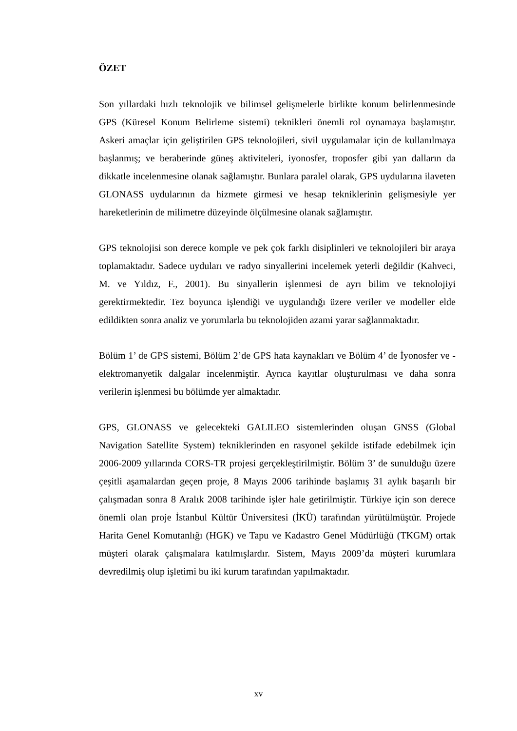ÖZET
Son yıllardaki hızlı teknolojik ve bilimsel gelişmelerle birlikte konum belirlenmesinde GPS (Küresel Konum Belirleme sistemi) teknikleri önemli rol oynamaya başlamıştır. Askeri amaçlar için geliştirilen GPS teknolojileri, sivil uygulamalar için de kullanılmaya başlanmış; ve beraberinde güneş aktiviteleri, iyonosfer, troposfer gibi yan dalların da dikkatle incelenmesine olanak sağlamıştır. Bunlara paralel olarak, GPS uydularına ilaveten GLONASS uydularının da hizmete girmesi ve hesap tekniklerinin gelişmesiyle yer hareketlerinin de milimetre düzeyinde ölçülmesine olanak sağlamıştır.
GPS teknolojisi son derece komple ve pek çok farklı disiplinleri ve teknolojileri bir araya toplamaktadır. Sadece uyduları ve radyo sinyallerini incelemek yeterli değildir (Kahveci, M. ve Yıldız, F., 2001). Bu sinyallerin işlenmesi de ayrı bilim ve teknolojiyi gerektirmektedir. Tez boyunca işlendiği ve uygulandığı üzere veriler ve modeller elde edildikten sonra analiz ve yorumlarla bu teknolojiden azami yarar sağlanmaktadır.
Bölüm 1’ de GPS sistemi, Bölüm 2’de GPS hata kaynakları ve Bölüm 4’ de İyonosfer ve - elektromanyetik dalgalar incelenmiştir. Ayrıca kayıtlar oluşturulması ve daha sonra verilerin işlenmesi bu bölümde yer almaktadır.
GPS, GLONASS ve gelecekteki GALILEO sistemlerinden oluşan GNSS (Global Navigation Satellite System) tekniklerinden en rasyonel şekilde istifade edebilmek için 2006-2009 yıllarında CORS-TR projesi gerçekleştirilmiştir. Bölüm 3’ de sunulduğu üzere çeşitli aşamalardan geçen proje, 8 Mayıs 2006 tarihinde başlamış 31 aylık başarılı bir çalışmadan sonra 8 Aralık 2008 tarihinde işler hale getirilmiştir. Türkiye için son derece önemli olan proje İstanbul Kültür Üniversitesi (İKÜ) tarafından yürütülmüştür. Projede Harita Genel Komutanlığı (HGK) ve Tapu ve Kadastro Genel Müdürlüğü (TKGM) ortak müşteri olarak çalışmalara katılmışlardır. Sistem, Mayıs 2009’da müşteri kurumlara devredilmiş olup işletimi bu iki kurum tarafından yapılmaktadır.
xv